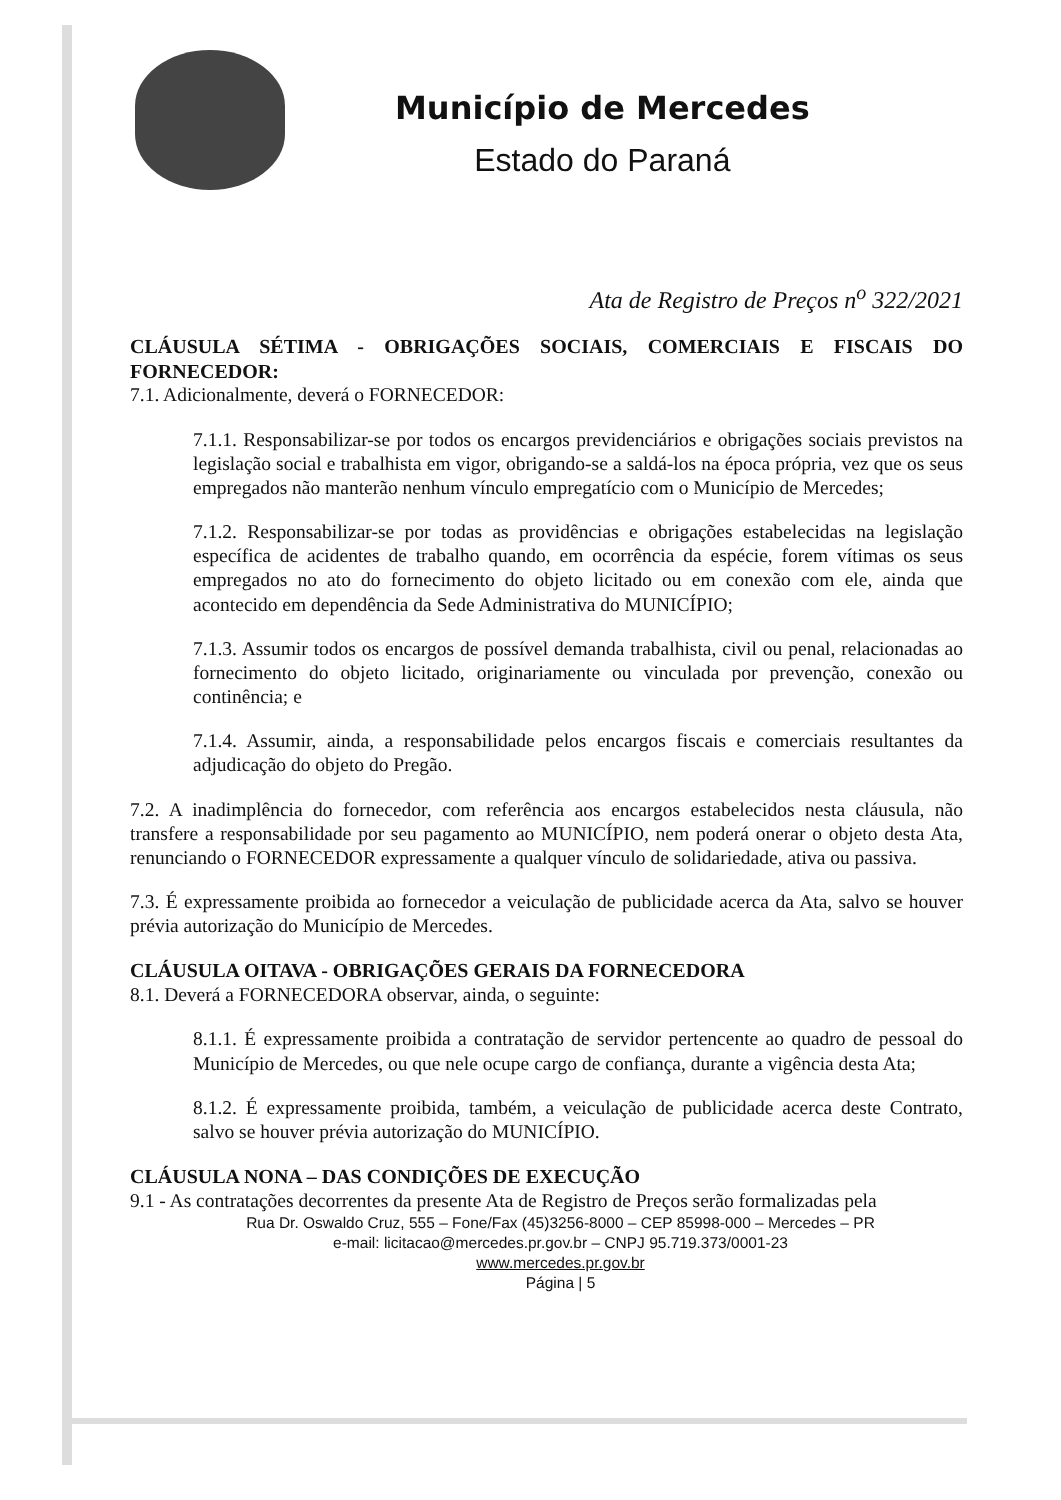Município de Mercedes
Estado do Paraná
Ata de Registro de Preços n<sup>o</sup> 322/2021
CLÁUSULA SÉTIMA - OBRIGAÇÕES SOCIAIS, COMERCIAIS E FISCAIS DO FORNECEDOR:
7.1. Adicionalmente, deverá o FORNECEDOR:
7.1.1. Responsabilizar-se por todos os encargos previdenciários e obrigações sociais previstos na legislação social e trabalhista em vigor, obrigando-se a saldá-los na época própria, vez que os seus empregados não manterão nenhum vínculo empregatício com o Município de Mercedes;
7.1.2. Responsabilizar-se por todas as providências e obrigações estabelecidas na legislação específica de acidentes de trabalho quando, em ocorrência da espécie, forem vítimas os seus empregados no ato do fornecimento do objeto licitado ou em conexão com ele, ainda que acontecido em dependência da Sede Administrativa do MUNICÍPIO;
7.1.3. Assumir todos os encargos de possível demanda trabalhista, civil ou penal, relacionadas ao fornecimento do objeto licitado, originariamente ou vinculada por prevenção, conexão ou continência; e
7.1.4. Assumir, ainda, a responsabilidade pelos encargos fiscais e comerciais resultantes da adjudicação do objeto do Pregão.
7.2. A inadimplência do fornecedor, com referência aos encargos estabelecidos nesta cláusula, não transfere a responsabilidade por seu pagamento ao MUNICÍPIO, nem poderá onerar o objeto desta Ata, renunciando o FORNECEDOR expressamente a qualquer vínculo de solidariedade, ativa ou passiva.
7.3. É expressamente proibida ao fornecedor a veiculação de publicidade acerca da Ata, salvo se houver prévia autorização do Município de Mercedes.
CLÁUSULA OITAVA - OBRIGAÇÕES GERAIS DA FORNECEDORA
8.1. Deverá a FORNECEDORA observar, ainda, o seguinte:
8.1.1. É expressamente proibida a contratação de servidor pertencente ao quadro de pessoal do Município de Mercedes, ou que nele ocupe cargo de confiança, durante a vigência desta Ata;
8.1.2. É expressamente proibida, também, a veiculação de publicidade acerca deste Contrato, salvo se houver prévia autorização do MUNICÍPIO.
CLÁUSULA NONA – DAS CONDIÇÕES DE EXECUÇÃO
9.1 - As contratações decorrentes da presente Ata de Registro de Preços serão formalizadas pela
Rua Dr. Oswaldo Cruz, 555 – Fone/Fax (45)3256-8000 – CEP 85998-000 – Mercedes – PR
e-mail: licitacao@mercedes.pr.gov.br – CNPJ 95.719.373/0001-23
www.mercedes.pr.gov.br
Página | 5